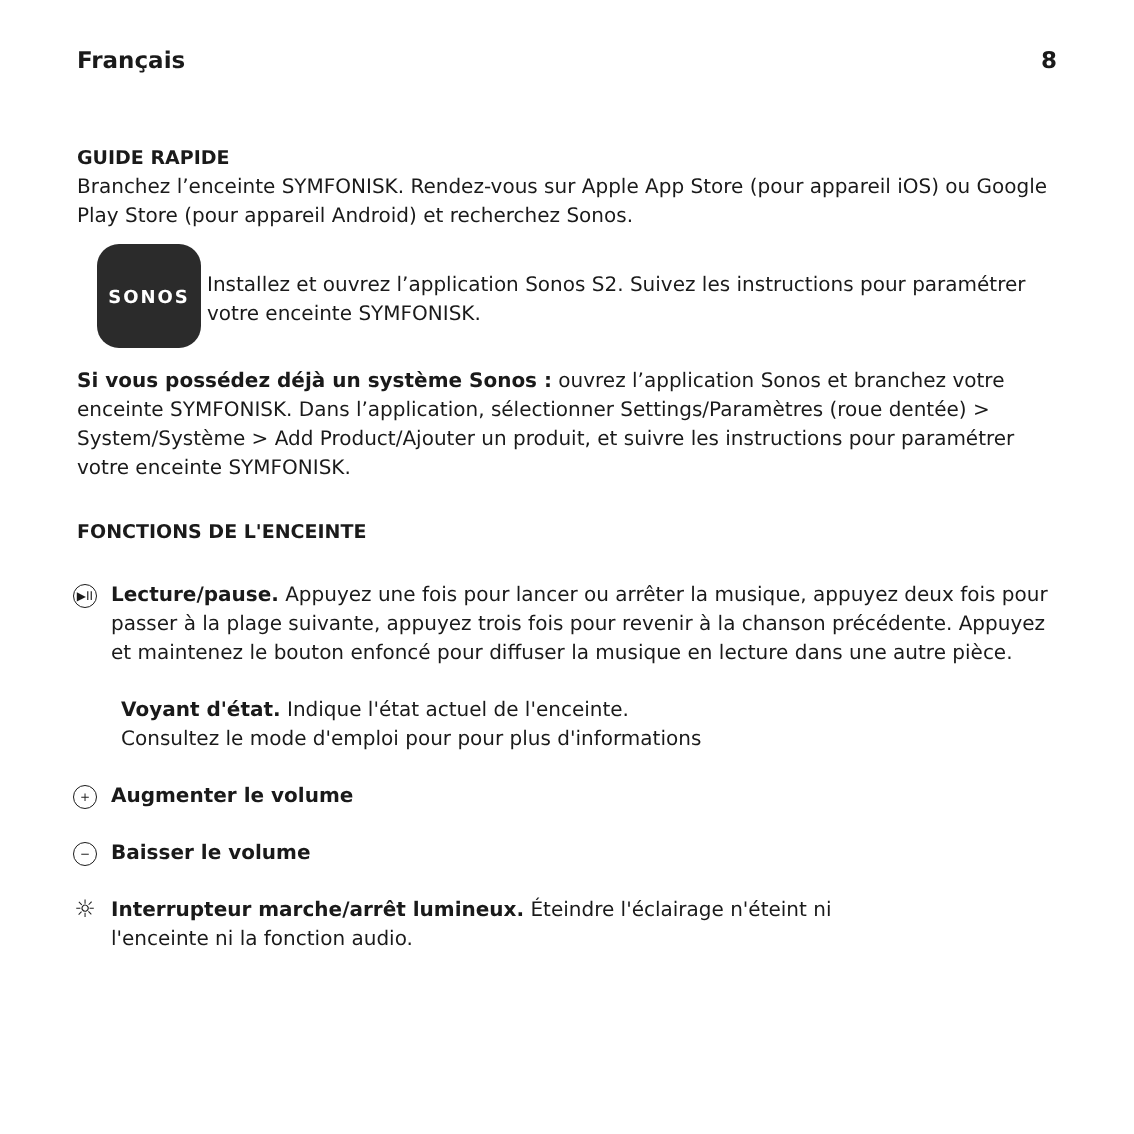Français 8
GUIDE RAPIDE
Branchez l’enceinte SYMFONISK. Rendez-vous sur Apple App Store (pour appareil iOS) ou Google Play Store (pour appareil Android) et recherchez Sonos.
SONOS
Installez et ouvrez l’application Sonos S2. Suivez les instructions pour paramétrer votre enceinte SYMFONISK.
Si vous possédez déjà un système Sonos : ouvrez l’application Sonos et branchez votre enceinte SYMFONISK. Dans l’application, sélectionner Settings/Paramètres (roue dentée) > System/Système > Add Product/Ajouter un produit, et suivre les instructions pour paramétrer votre enceinte SYMFONISK.
FONCTIONS DE L'ENCEINTE
▶II
Lecture/pause. Appuyez une fois pour lancer ou arrêter la musique, appuyez deux fois pour passer à la plage suivante, appuyez trois fois pour revenir à la chanson précédente. Appuyez et maintenez le bouton enfoncé pour diffuser la musique en lecture dans une autre pièce.
Voyant d'état. Indique l'état actuel de l'enceinte.
Consultez le mode d'emploi pour pour plus d'informations
+
Augmenter le volume
−
Baisser le volume
☼
Interrupteur marche/arrêt lumineux. Éteindre l'éclairage n'éteint ni
l'enceinte ni la fonction audio.